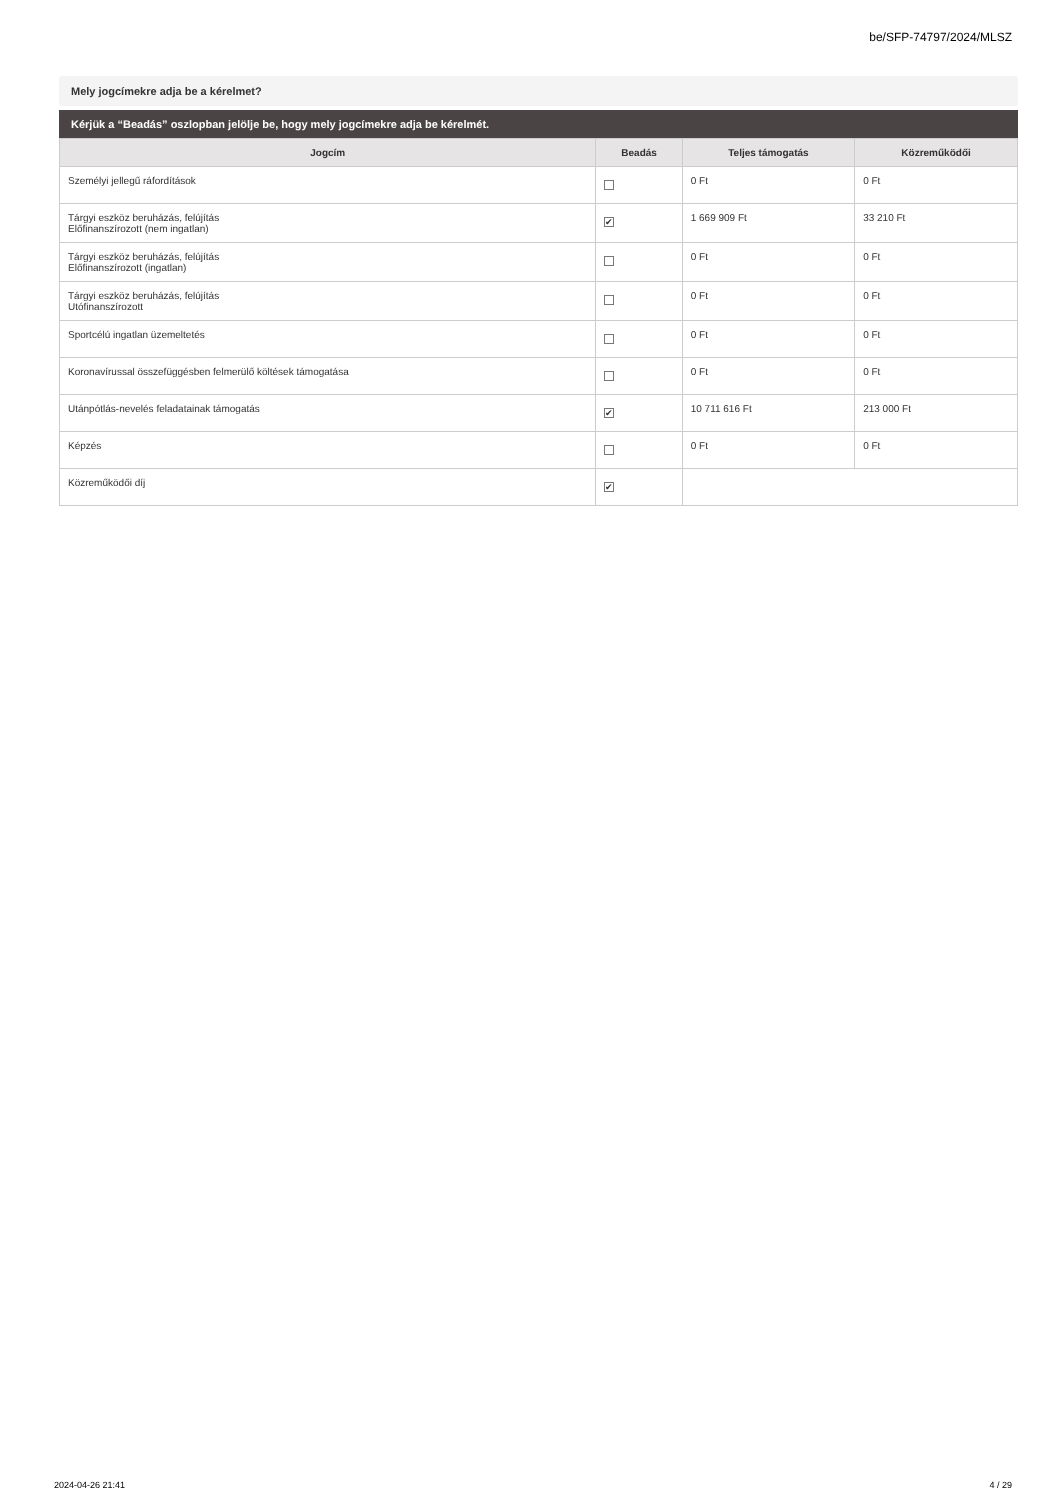be/SFP-74797/2024/MLSZ
Mely jogcímekre adja be a kérelmet?
Kérjük a “Beadás” oszlopban jelölje be, hogy mely jogcímekre adja be kérelmét.
| Jogcím | Beadás | Teljes támogatás | Közreműködői |
| --- | --- | --- | --- |
| Személyi jellegű ráfordítások | | 0 Ft | 0 Ft |
| Tárgyi eszköz beruházás, felújítás Előfinanszírozott (nem ingatlan) | ✔ | 1 669 909 Ft | 33 210 Ft |
| Tárgyi eszköz beruházás, felújítás Előfinanszírozott (ingatlan) | | 0 Ft | 0 Ft |
| Tárgyi eszköz beruházás, felújítás Utófinanszírozott | | 0 Ft | 0 Ft |
| Sportcélú ingatlan üzemeltetés | | 0 Ft | 0 Ft |
| Koronavírussal összefüggésben felmerülő költések támogatása | | 0 Ft | 0 Ft |
| Utánpótlás-nevelés feladatainak támogatás | ✔ | 10 711 616 Ft | 213 000 Ft |
| Képzés | | 0 Ft | 0 Ft |
| Közreműködői díj | ✔ | | |
2024-04-26 21:41 4 / 29